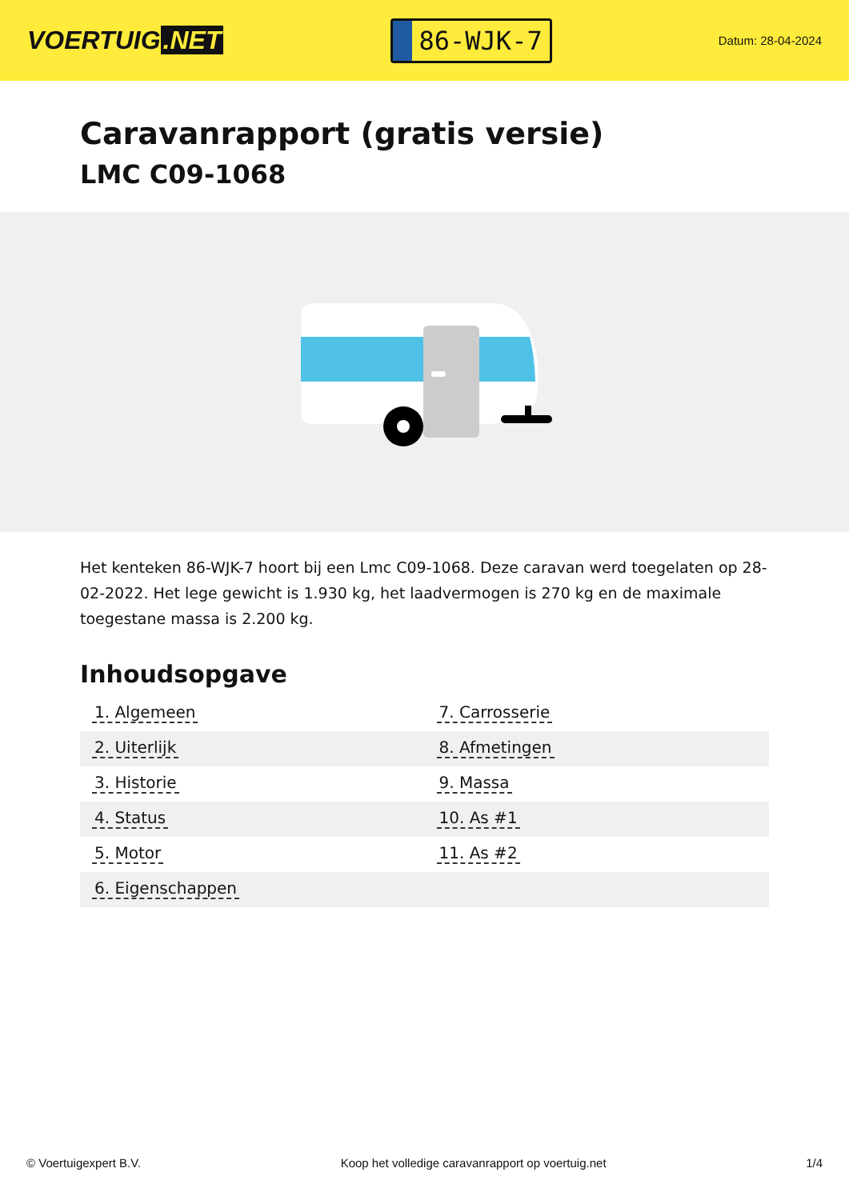VOERTUIG.NET
86-WJK-7
Datum: 28-04-2024
Caravanrapport (gratis versie)
LMC C09-1068
Het kenteken 86-WJK-7 hoort bij een Lmc C09-1068. Deze caravan werd toegelaten op 28-02-2022. Het lege gewicht is 1.930 kg, het laadvermogen is 270 kg en de maximale toegestane massa is 2.200 kg.
Inhoudsopgave
| 1. Algemeen | 7. Carrosserie |
| 2. Uiterlijk | 8. Afmetingen |
| 3. Historie | 9. Massa |
| 4. Status | 10. As #1 |
| 5. Motor | 11. As #2 |
| 6. Eigenschappen | |
© Voertuigexpert B.V. Koop het volledige caravanrapport op voertuig.net 1/4